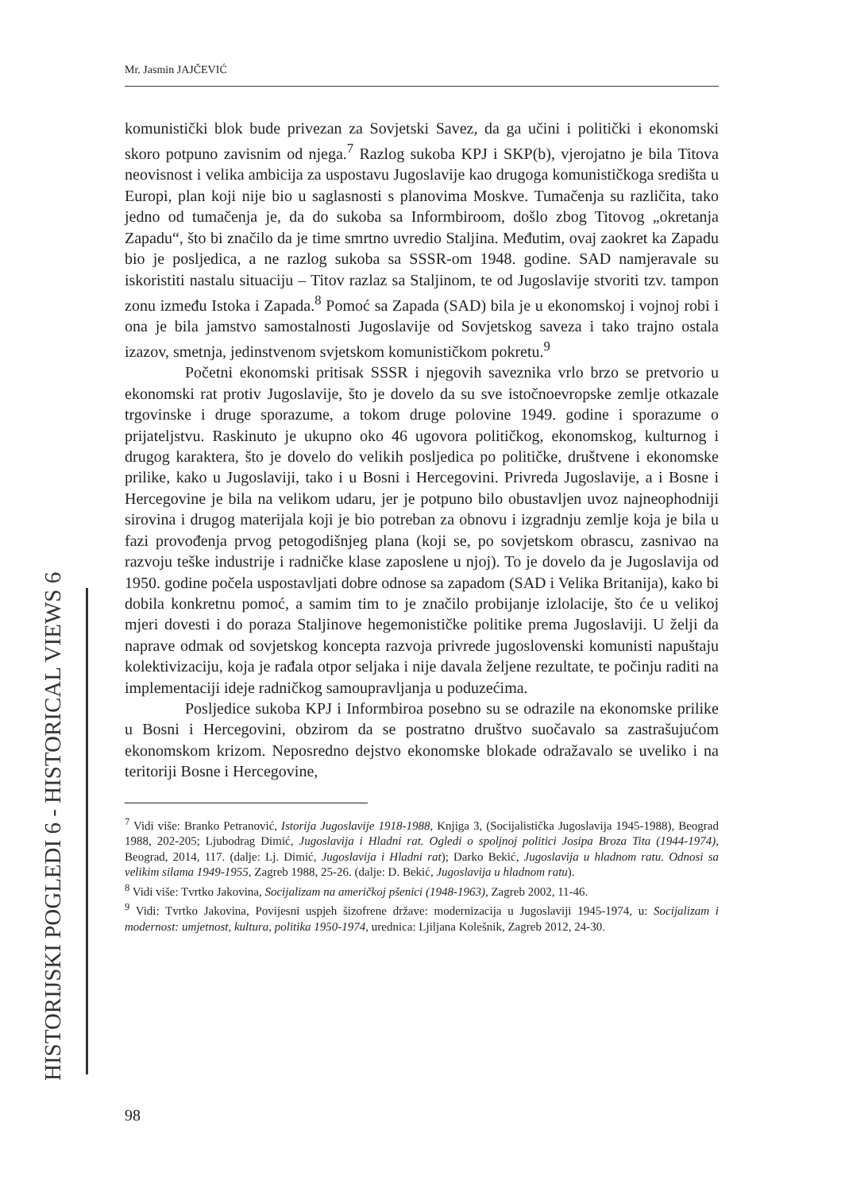Mr. Jasmin JAJČEVIĆ
komunistički blok bude privezan za Sovjetski Savez, da ga učini i politički i ekonomski skoro potpuno zavisnim od njega.<sup>7</sup> Razlog sukoba KPJ i SKP(b), vjerojatno je bila Titova neovisnost i velika ambicija za uspostavu Jugoslavije kao drugoga komunističkoga središta u Europi, plan koji nije bio u saglasnosti s planovima Moskve. Tumačenja su različita, tako jedno od tumačenja je, da do sukoba sa Informbiroom, došlo zbog Titovog „okretanja Zapadu“, što bi značilo da je time smrtno uvredio Staljina. Međutim, ovaj zaokret ka Zapadu bio je posljedica, a ne razlog sukoba sa SSSR-om 1948. godine. SAD namjeravale su iskoristiti nastalu situaciju – Titov razlaz sa Staljinom, te od Jugoslavije stvoriti tzv. tampon zonu između Istoka i Zapada.<sup>8</sup> Pomoć sa Zapada (SAD) bila je u ekonomskoj i vojnoj robi i ona je bila jamstvo samostalnosti Jugoslavije od Sovjetskog saveza i tako trajno ostala izazov, smetnja, jedinstvenom svjetskom komunističkom pokretu.<sup>9</sup>
Početni ekonomski pritisak SSSR i njegovih saveznika vrlo brzo se pretvorio u ekonomski rat protiv Jugoslavije, što je dovelo da su sve istočnoevropske zemlje otkazale trgovinske i druge sporazume, a tokom druge polovine 1949. godine i sporazume o prijateljstvu. Raskinuto je ukupno oko 46 ugovora političkog, ekonomskog, kulturnog i drugog karaktera, što je dovelo do velikih posljedica po političke, društvene i ekonomske prilike, kako u Jugoslaviji, tako i u Bosni i Hercegovini. Privreda Jugoslavije, a i Bosne i Hercegovine je bila na velikom udaru, jer je potpuno bilo obustavljen uvoz najneophodniji sirovina i drugog materijala koji je bio potreban za obnovu i izgradnju zemlje koja je bila u fazi provođenja prvog petogodišnjeg plana (koji se, po sovjetskom obrascu, zasnivao na razvoju teške industrije i radničke klase zaposlene u njoj). To je dovelo da je Jugoslavija od 1950. godine počela uspostavljati dobre odnose sa zapadom (SAD i Velika Britanija), kako bi dobila konkretnu pomoć, a samim tim to je značilo probijanje izlolacije, što će u velikoj mjeri dovesti i do poraza Staljinove hegemonističke politike prema Jugoslaviji. U želji da naprave odmak od sovjetskog koncepta razvoja privrede jugoslovenski komunisti napuštaju kolektivizaciju, koja je rađala otpor seljaka i nije davala željene rezultate, te počinju raditi na implementaciji ideje radničkog samoupravljanja u poduzećima.
Posljedice sukoba KPJ i Informbiroa posebno su se odrazile na ekonomske prilike u Bosni i Hercegovini, obzirom da se postratno društvo suočavalo sa zastrašujućom ekonomskom krizom. Neposredno dejstvo ekonomske blokade odražavalo se uveliko i na teritoriji Bosne i Hercegovine,
<sup>7</sup> Vidi više: Branko Petranović, Istorija Jugoslavije 1918-1988, Knjiga 3, (Socijalistička Jugoslavija 1945-1988), Beograd 1988, 202-205; Ljubodrag Dimić, Jugoslavija i Hladni rat. Ogledi o spoljnoj politici Josipa Broza Tita (1944-1974), Beograd, 2014, 117. (dalje: Lj. Dimić, Jugoslavija i Hladni rat); Darko Bekić, Jugoslavija u hladnom ratu. Odnosi sa velikim silama 1949-1955, Zagreb 1988, 25-26. (dalje: D. Bekić, Jugoslavija u hladnom ratu).
<sup>8</sup> Vidi više: Tvrtko Jakovina, Socijalizam na američkoj pšenici (1948-1963), Zagreb 2002, 11-46.
<sup>9</sup> Vidi: Tvrtko Jakovina, Povijesni uspjeh šizofrene države: modernizacija u Jugoslaviji 1945-1974, u: Socijalizam i modernost: umjetnost, kultura, politika 1950-1974, urednica: Ljiljana Kolešnik, Zagreb 2012, 24-30.
HISTORIJSKI POGLEDI 6 - HISTORICAL VIEWS 6
98